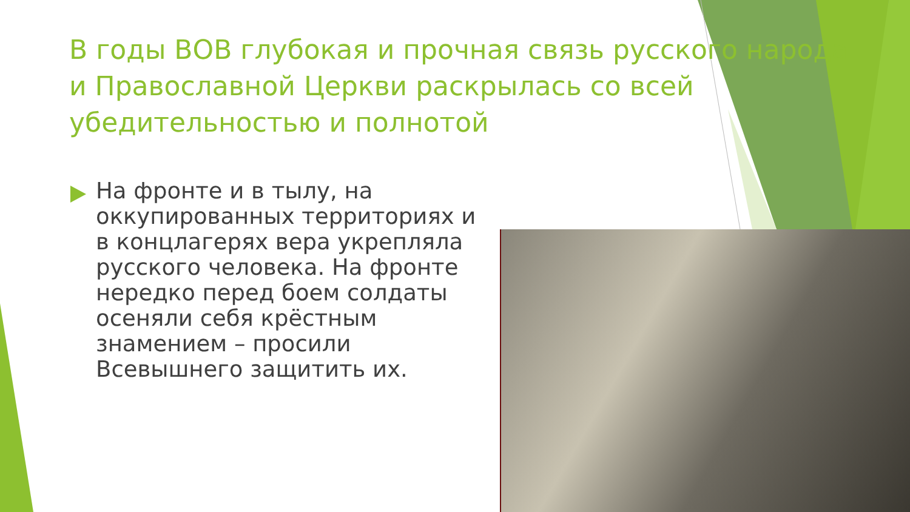В годы ВОВ глубокая и прочная связь русского народа и Православной Церкви раскрылась со всей убедительностью и полнотой
На фронте и в тылу, на оккупированных территориях и в концлагерях вера укрепляла русского человека. На фронте нередко перед боем солдаты осеняли себя крёстным знамением – просили Всевышнего защитить их.